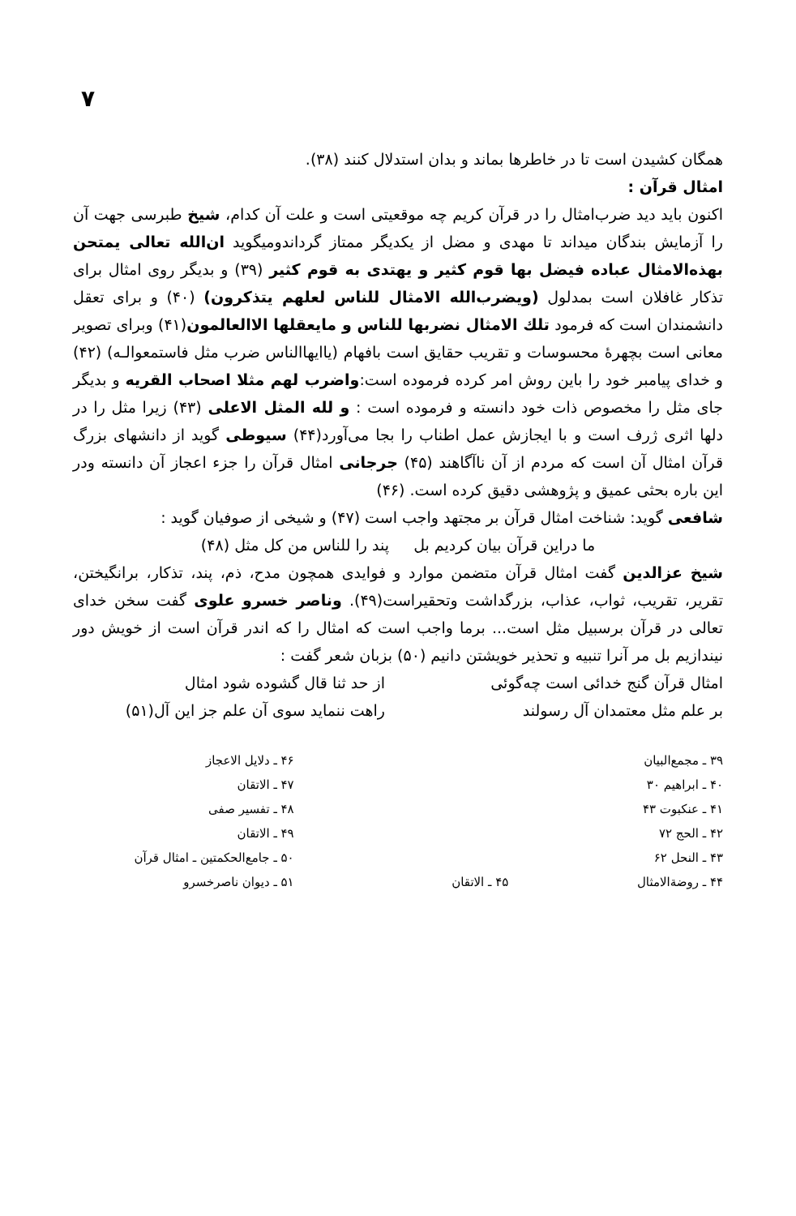۷
همگان کشیدن است تا در خاطرها بماند و بدان استدلال کنند (۳۸).
امثال قرآن :
اکنون باید دید ضرب‌امثال را در قرآن کریم چه موقعیتی است و علت آن کدام، شیخ طبرسی جهت آن را آزمایش بندگان میداند تا مهدی و مضل از یکدیگر ممتاز گرداندومیگوید ان‌الله تعالی یمتحن بهذه‌الامثال عباده فیضل بها قوم کثیر و یهتدی به قوم کثیر (۳۹) و بدیگر روی امثال برای تذکار غافلان است بمدلول (ویضرب‌الله الامثال للناس لعلهم یتذکرون) (۴۰) و برای تعقل دانشمندان است که فرمود تلك الامثال نضربها للناس و مایعقلها الاالعالمون(۴۱) وبرای تصویر معانی است بچهرهٔ محسوسات و تقریب حقایق است بافهام (یاایهاالناس ضرب مثل فاستمعوالـه) (۴۲) و خدای پیامبر خود را باین روش امر کرده فرموده است:واضرب لهم مثلا اصحاب القریه و بدیگر جای مثل را مخصوص ذات خود دانسته و فرموده است : و لله المثل الاعلی (۴۳) زیرا مثل را در دلها اثری ژرف است و با ایجازش عمل اطناب را بجا می‌آورد(۴۴) سیوطی گوید از دانشهای بزرگ قرآن امثال آن است که مردم از آن ناآگاهند (۴۵) جرجانی امثال قرآن را جزء اعجاز آن دانسته ودر این باره بحثی عمیق و پژوهشی دقیق کرده است. (۴۶)
شافعی گوید: شناخت امثال قرآن بر مجتهد واجب است (۴۷) و شیخی از صوفیان گوید :
ما دراین قرآن بیان کردیم بل پند را للناس من کل مثل (۴۸)
شیخ عزالدین گفت امثال قرآن متضمن موارد و فوایدی همچون مدح، ذم، پند، تذکار، برانگیختن، تقریر، تقریب، ثواب، عذاب، بزرگداشت وتحقیراست(۴۹). وناصر خسرو علوی گفت سخن خدای تعالی در قرآن برسبیل مثل است... برما واجب است که امثال را که اندر قرآن است از خویش دور نیندازیم بل مر آنرا تنبیه و تحذیر خویشتن دانیم (۵۰) بزبان شعر گفت :
امثال قرآن گنج خدائی است چه‌گوئی
بر علم مثل معتمدان آل رسولند
از حد ثنا قال گشوده شود امثال
راهت ننماید سوی آن علم جز این آل(۵۱)
۳۹ ـ مجمع‌البیان
۴۰ ـ ابراهیم ۳۰
۴۱ ـ عنکبوت ۴۳
۴۲ ـ الحج ۷۲
۴۳ ـ النحل ۶۲
۴۴ ـ روضةالامثال
۴۵ ـ الاتقان ۴۶ ـ دلایل الاعجاز
۴۷ ـ الاتقان
۴۸ ـ تفسیر صفی
۴۹ ـ الاتقان
۵۰ ـ جامع‌الحکمتین ـ امثال قرآن
۵۱ ـ دیوان ناصرخسرو